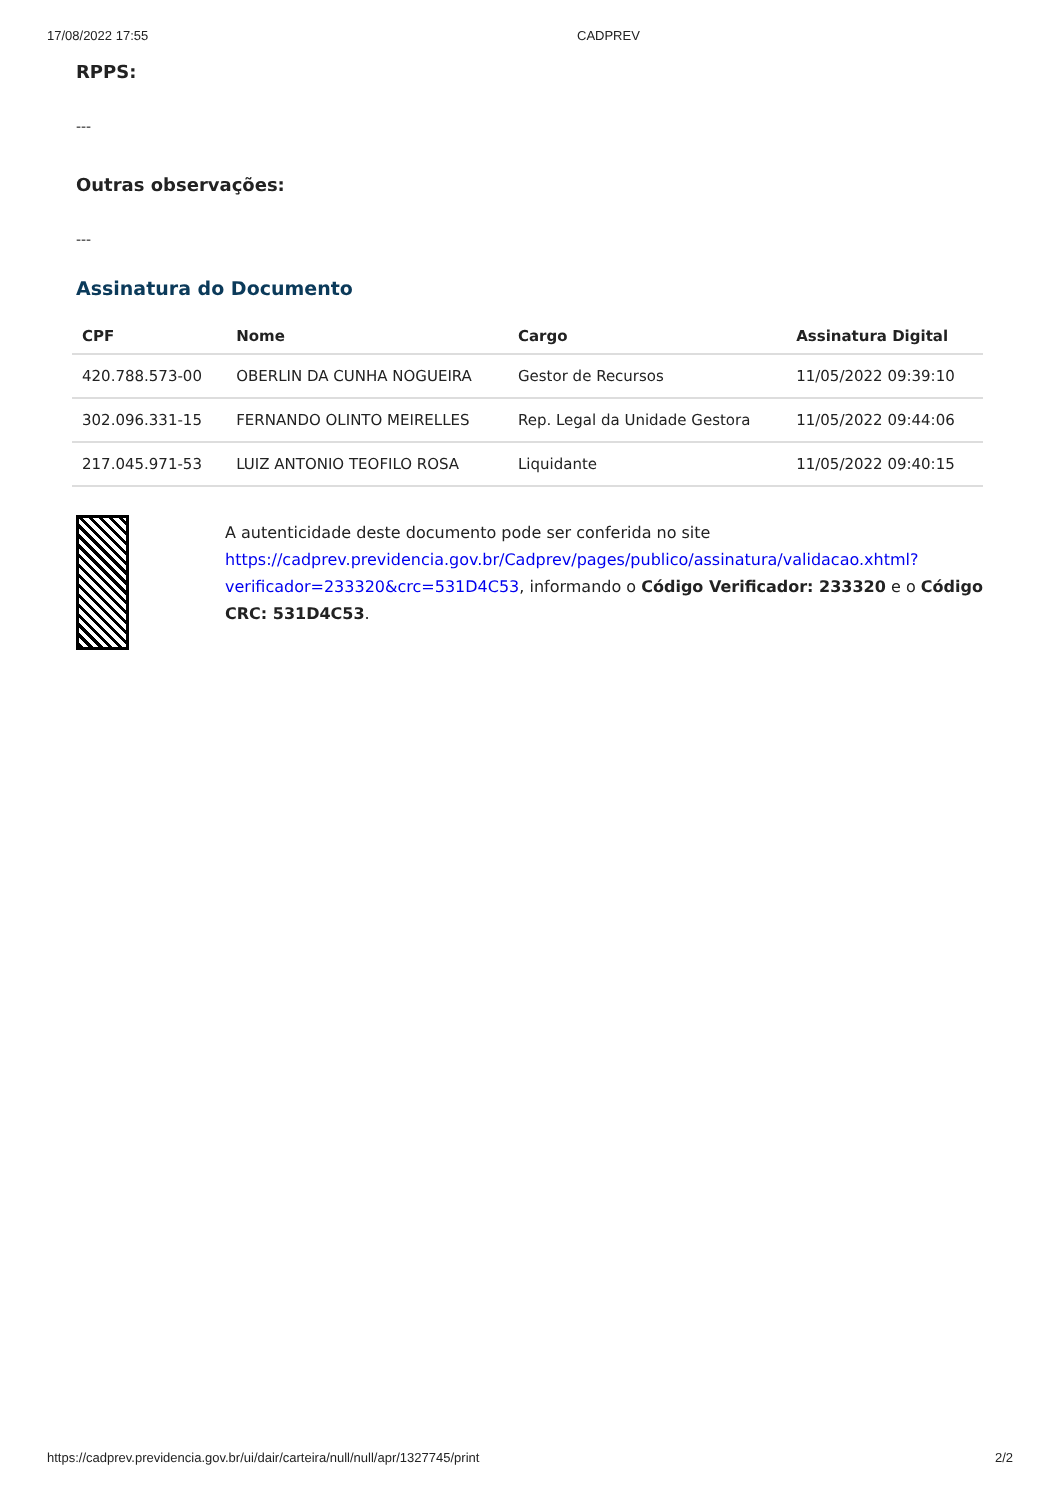17/08/2022 17:55 CADPREV
RPPS:
---
Outras observações:
---
Assinatura do Documento
| CPF | Nome | Cargo | Assinatura Digital |
| --- | --- | --- | --- |
| 420.788.573-00 | OBERLIN DA CUNHA NOGUEIRA | Gestor de Recursos | 11/05/2022 09:39:10 |
| 302.096.331-15 | FERNANDO OLINTO MEIRELLES | Rep. Legal da Unidade Gestora | 11/05/2022 09:44:06 |
| 217.045.971-53 | LUIZ ANTONIO TEOFILO ROSA | Liquidante | 11/05/2022 09:40:15 |
A autenticidade deste documento pode ser conferida no site https://cadprev.previdencia.gov.br/Cadprev/pages/publico/assinatura/validacao.xhtml?verificador=233320&crc=531D4C53, informando o Código Verificador: 233320 e o Código CRC: 531D4C53.
https://cadprev.previdencia.gov.br/ui/dair/carteira/null/null/apr/1327745/print 2/2